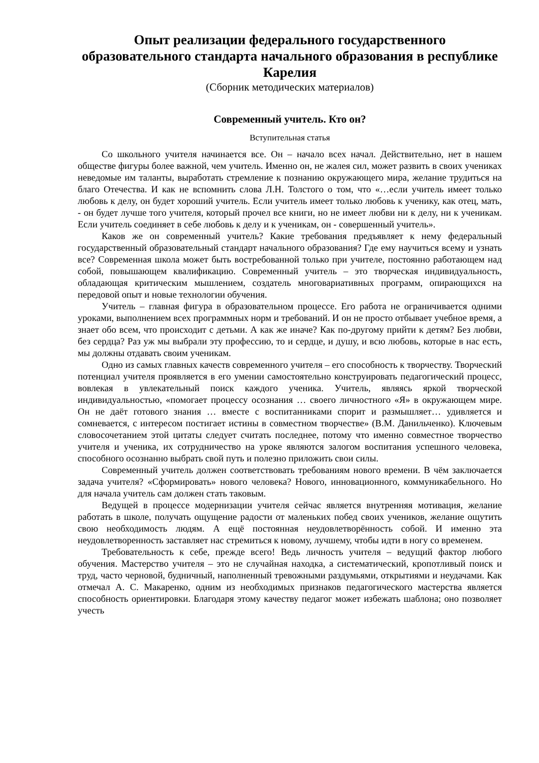Опыт реализации федерального государственного образовательного стандарта начального образования в республике Карелия
(Сборник методических материалов)
Современный учитель. Кто он?
Вступительная статья
Со школьного учителя начинается все. Он – начало всех начал. Действительно, нет в нашем обществе фигуры более важной, чем учитель. Именно он, не жалея сил, может развить в своих учениках неведомые им таланты, выработать стремление к познанию окружающего мира, желание трудиться на благо Отечества. И как не вспомнить слова Л.Н. Толстого о том, что «…если учитель имеет только любовь к делу, он будет хороший учитель. Если учитель имеет только любовь к ученику, как отец, мать, - он будет лучше того учителя, который прочел все книги, но не имеет любви ни к делу, ни к ученикам. Если учитель соединяет в себе любовь к делу и к ученикам, он - совершенный учитель».
Каков же он современный учитель? Какие требования предъявляет к нему федеральный государственный образовательный стандарт начального образования? Где ему научиться всему и узнать все? Современная школа может быть востребованной только при учителе, постоянно работающем над собой, повышающем квалификацию. Современный учитель – это творческая индивидуальность, обладающая критическим мышлением, создатель многовариативных программ, опирающихся на передовой опыт и новые технологии обучения.
Учитель – главная фигура в образовательном процессе. Его работа не ограничивается одними уроками, выполнением всех программных норм и требований. И он не просто отбывает учебное время, а знает обо всем, что происходит с детьми. А как же иначе? Как по-другому прийти к детям? Без любви, без сердца? Раз уж мы выбрали эту профессию, то и сердце, и душу, и всю любовь, которые в нас есть, мы должны отдавать своим ученикам.
Одно из самых главных качеств современного учителя – его способность к творчеству. Творческий потенциал учителя проявляется в его умении самостоятельно конструировать педагогический процесс, вовлекая в увлекательный поиск каждого ученика. Учитель, являясь яркой творческой индивидуальностью, «помогает процессу осознания … своего личностного «Я» в окружающем мире. Он не даёт готового знания … вместе с воспитанниками спорит и размышляет… удивляется и сомневается, с интересом постигает истины в совместном творчестве» (В.М. Данильченко). Ключевым словосочетанием этой цитаты следует считать последнее, потому что именно совместное творчество учителя и ученика, их сотрудничество на уроке являются залогом воспитания успешного человека, способного осознанно выбрать свой путь и полезно приложить свои силы.
Современный учитель должен соответствовать требованиям нового времени. В чём заключается задача учителя? «Сформировать» нового человека? Нового, инновационного, коммуникабельного. Но для начала учитель сам должен стать таковым.
Ведущей в процессе модернизации учителя сейчас является внутренняя мотивация, желание работать в школе, получать ощущение радости от маленьких побед своих учеников, желание ощутить свою необходимость людям. А ещё постоянная неудовлетворённость собой. И именно эта неудовлетворенность заставляет нас стремиться к новому, лучшему, чтобы идти в ногу со временем.
Требовательность к себе, прежде всего! Ведь личность учителя – ведущий фактор любого обучения. Мастерство учителя – это не случайная находка, а систематический, кропотливый поиск и труд, часто черновой, будничный, наполненный тревожными раздумьями, открытиями и неудачами. Как отмечал А. С. Макаренко, одним из необходимых признаков педагогического мастерства является способность ориентировки. Благодаря этому качеству педагог может избежать шаблона; оно позволяет учесть